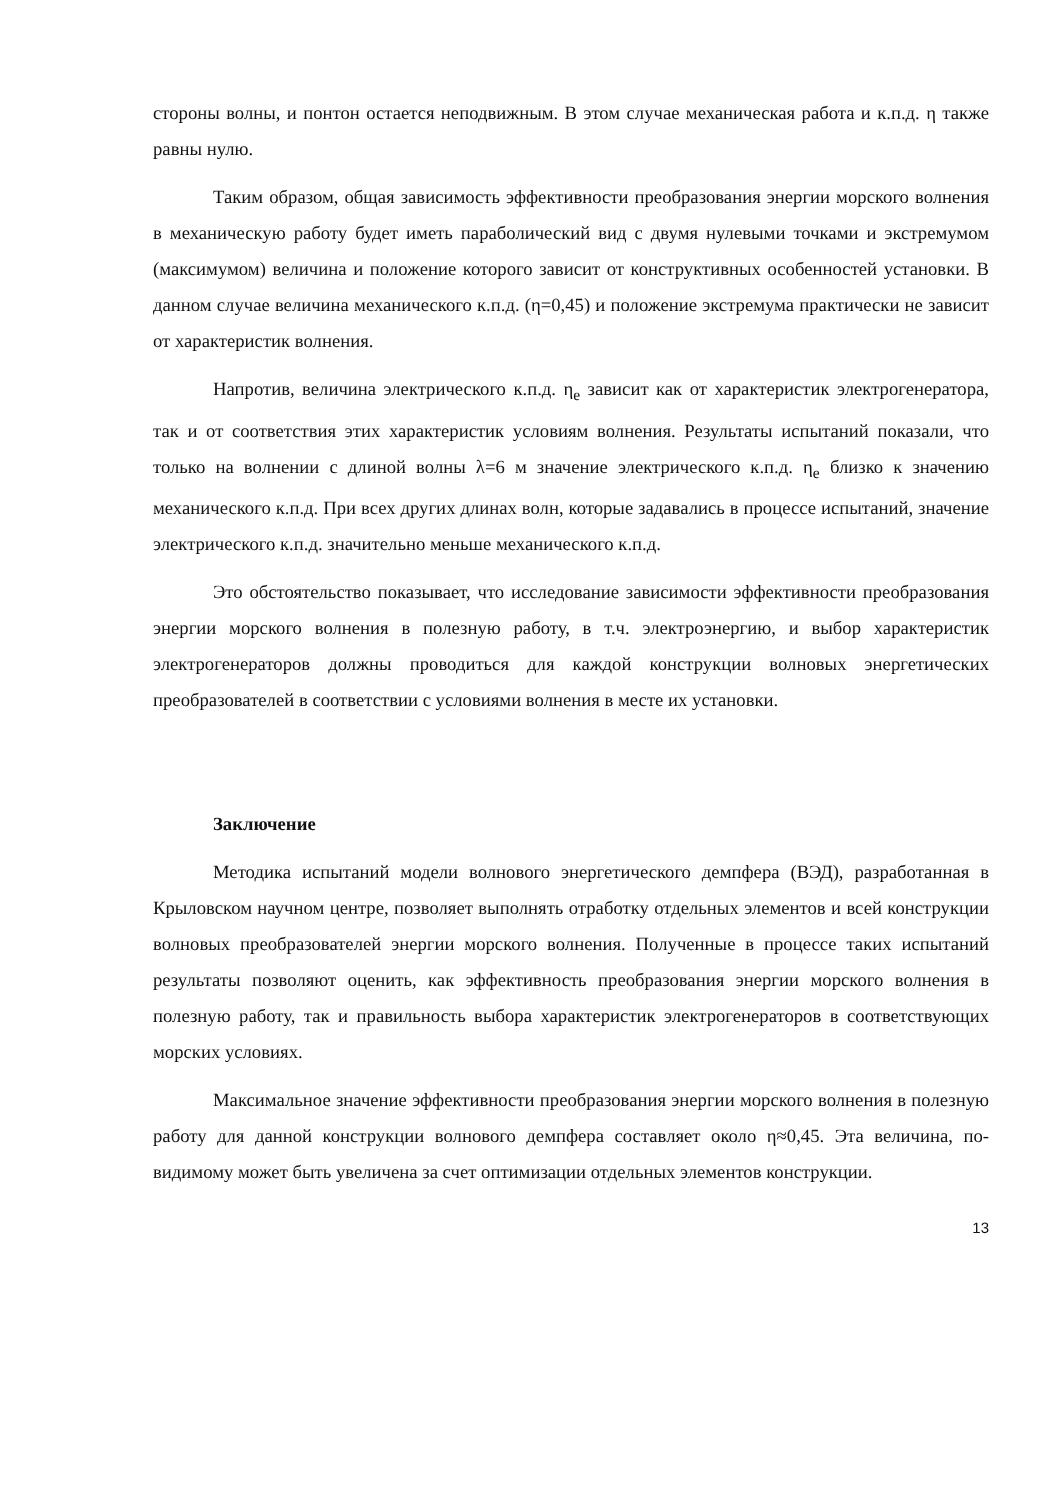стороны волны, и понтон остается неподвижным. В этом случае механическая работа и к.п.д. η также равны нулю.
Таким образом, общая зависимость эффективности преобразования энергии морского волнения в механическую работу будет иметь параболический вид с двумя нулевыми точками и экстремумом (максимумом) величина и положение которого зависит от конструктивных особенностей установки. В данном случае величина механического к.п.д. (η=0,45) и положение экстремума практически не зависит от характеристик волнения.
Напротив, величина электрического к.п.д. η<sub>e</sub> зависит как от характеристик электрогенератора, так и от соответствия этих характеристик условиям волнения. Результаты испытаний показали, что только на волнении с длиной волны λ=6 м значение электрического к.п.д. η<sub>e</sub> близко к значению механического к.п.д. При всех других длинах волн, которые задавались в процессе испытаний, значение электрического к.п.д. значительно меньше механического к.п.д.
Это обстоятельство показывает, что исследование зависимости эффективности преобразования энергии морского волнения в полезную работу, в т.ч. электроэнергию, и выбор характеристик электрогенераторов должны проводиться для каждой конструкции волновых энергетических преобразователей в соответствии с условиями волнения в месте их установки.
Заключение
Методика испытаний модели волнового энергетического демпфера (ВЭД), разработанная в Крыловском научном центре, позволяет выполнять отработку отдельных элементов и всей конструкции волновых преобразователей энергии морского волнения. Полученные в процессе таких испытаний результаты позволяют оценить, как эффективность преобразования энергии морского волнения в полезную работу, так и правильность выбора характеристик электрогенераторов в соответствующих морских условиях.
Максимальное значение эффективности преобразования энергии морского волнения в полезную работу для данной конструкции волнового демпфера составляет около η≈0,45. Эта величина, по-видимому может быть увеличена за счет оптимизации отдельных элементов конструкции.
13